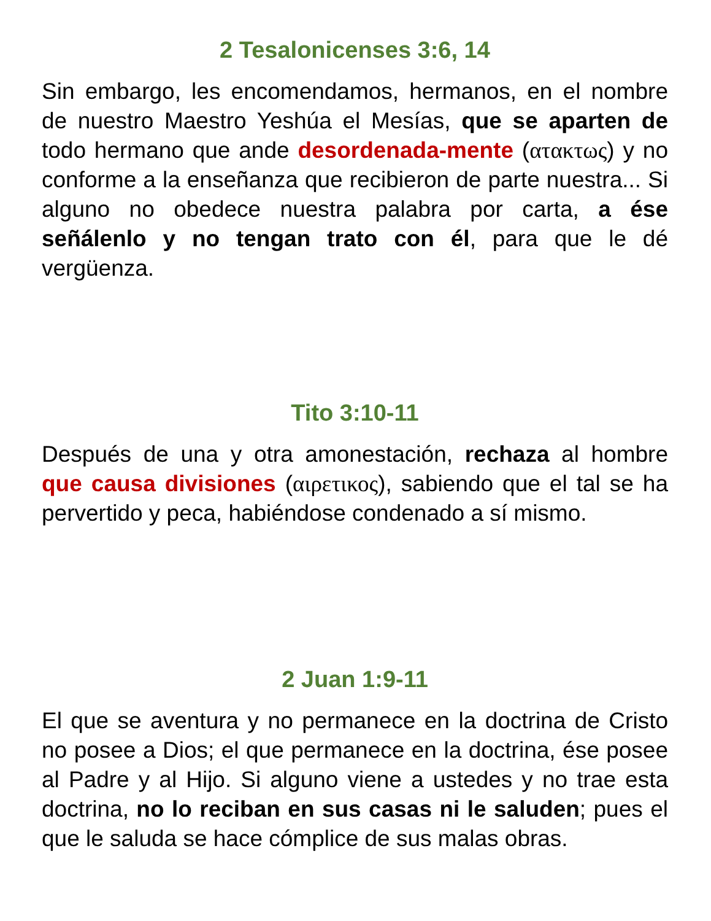2 Tesalonicenses 3:6, 14
Sin embargo, les encomendamos, hermanos, en el nombre de nuestro Maestro Yeshúa el Mesías, que se aparten de todo hermano que ande desordenada-mente (ατακτως) y no conforme a la enseñanza que recibieron de parte nuestra... Si alguno no obedece nuestra palabra por carta, a ése señálenlo y no tengan trato con él, para que le dé vergüenza.
Tito 3:10-11
Después de una y otra amonestación, rechaza al hombre que causa divisiones (αιρετικος), sabiendo que el tal se ha pervertido y peca, habiéndose condenado a sí mismo.
2 Juan 1:9-11
El que se aventura y no permanece en la doctrina de Cristo no posee a Dios; el que permanece en la doctrina, ése posee al Padre y al Hijo. Si alguno viene a ustedes y no trae esta doctrina, no lo reciban en sus casas ni le saluden; pues el que le saluda se hace cómplice de sus malas obras.